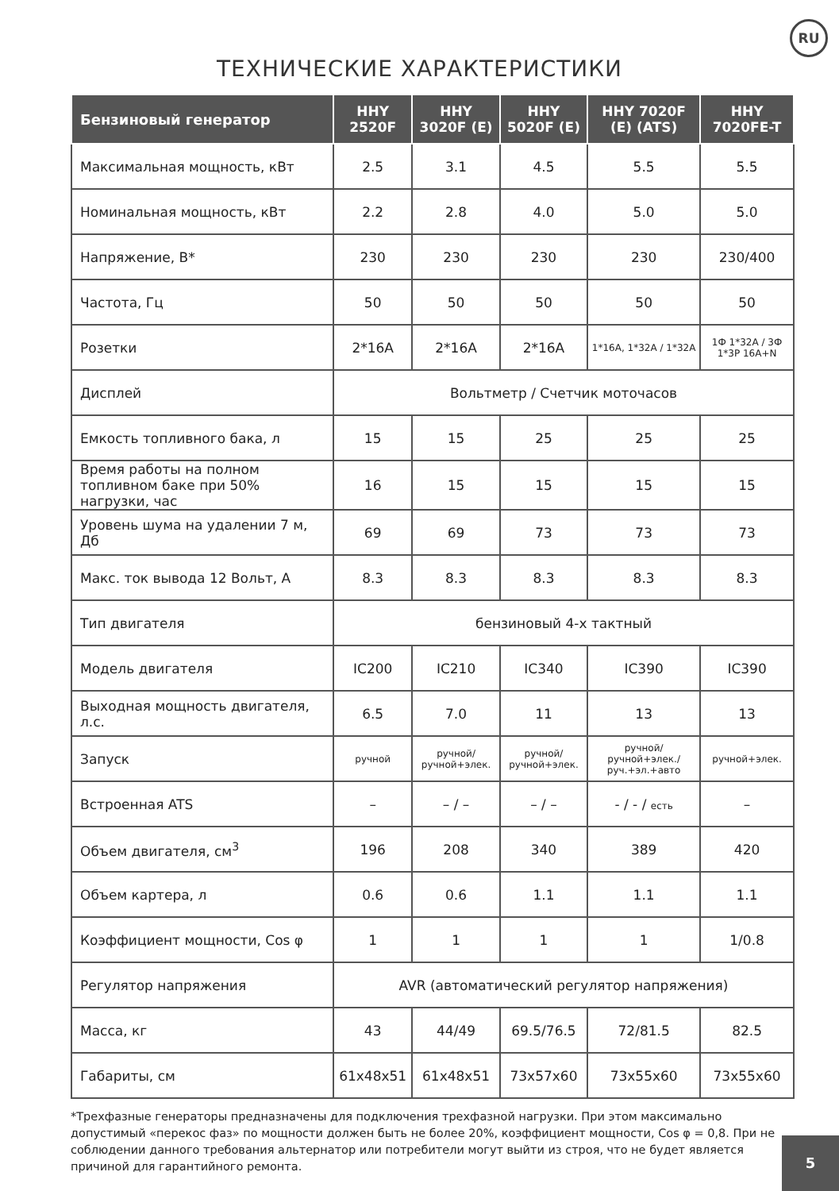RU
ТЕХНИЧЕСКИЕ ХАРАКТЕРИСТИКИ
| Бензиновый генератор | HHY 2520F | HHY 3020F (E) | HHY 5020F (E) | HHY 7020F (E) (ATS) | HHY 7020FE-T |
| --- | --- | --- | --- | --- | --- |
| Максимальная мощность, кВт | 2.5 | 3.1 | 4.5 | 5.5 | 5.5 |
| Номинальная мощность, кВт | 2.2 | 2.8 | 4.0 | 5.0 | 5.0 |
| Напряжение, В* | 230 | 230 | 230 | 230 | 230/400 |
| Частота, Гц | 50 | 50 | 50 | 50 | 50 |
| Розетки | 2*16A | 2*16A | 2*16A | 1*16A, 1*32A / 1*32A | 1Ф 1*32A / 3Ф 1*3P 16A+N |
| Дисплей | Вольтметр / Счетчик моточасов | | | | |
| Емкость топливного бака, л | 15 | 15 | 25 | 25 | 25 |
| Время работы на полном топливном баке при 50% нагрузки, час | 16 | 15 | 15 | 15 | 15 |
| Уровень шума на удалении 7 м, Дб | 69 | 69 | 73 | 73 | 73 |
| Макс. ток вывода 12 Вольт, А | 8.3 | 8.3 | 8.3 | 8.3 | 8.3 |
| Тип двигателя | бензиновый 4-х тактный | | | | |
| Модель двигателя | IC200 | IC210 | IC340 | IC390 | IC390 |
| Выходная мощность двигателя, л.с. | 6.5 | 7.0 | 11 | 13 | 13 |
| Запуск | ручной | ручной/ ручной+элек. | ручной/ ручной+элек. | ручной/ ручной+элек./ руч.+эл.+авто | ручной+элек. |
| Встроенная ATS | – | – / – | – / – | - / - / есть | – |
| Объем двигателя, см<sup>3</sup> | 196 | 208 | 340 | 389 | 420 |
| Объем картера, л | 0.6 | 0.6 | 1.1 | 1.1 | 1.1 |
| Коэффициент мощности, Cos φ | 1 | 1 | 1 | 1 | 1/0.8 |
| Регулятор напряжения | AVR (автоматический регулятор напряжения) | | | | |
| Масса, кг | 43 | 44/49 | 69.5/76.5 | 72/81.5 | 82.5 |
| Габариты, см | 61x48x51 | 61x48x51 | 73x57x60 | 73x55x60 | 73x55x60 |
*Трехфазные генераторы предназначены для подключения трехфазной нагрузки. При этом максимально допустимый «перекос фаз» по мощности должен быть не более 20%, коэффициент мощности, Cos φ = 0,8. При не соблюдении данного требования альтернатор или потребители могут выйти из строя, что не будет является причиной для гарантийного ремонта.
5